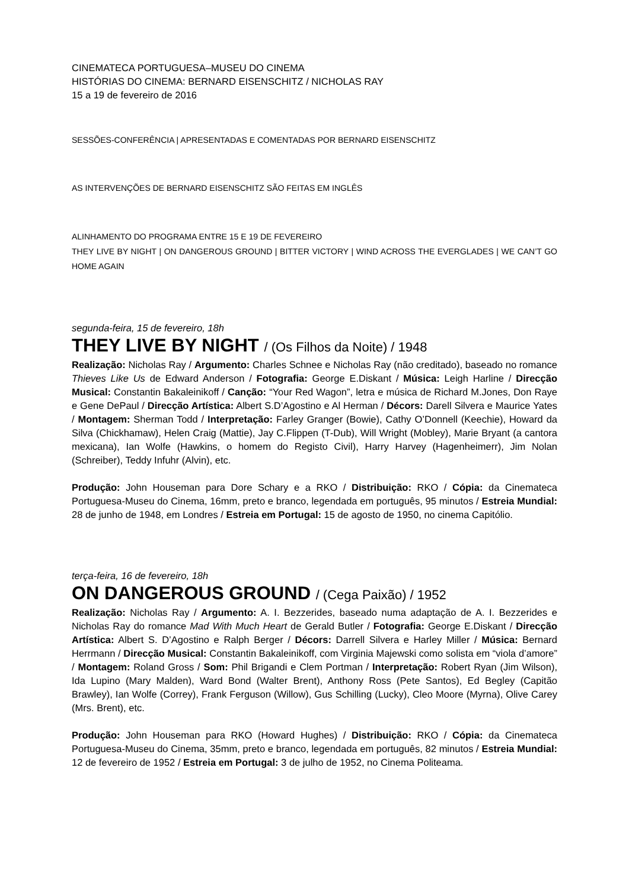CINEMATECA PORTUGUESA–MUSEU DO CINEMA
HISTÓRIAS DO CINEMA: BERNARD EISENSCHITZ / NICHOLAS RAY
15 a 19 de fevereiro de 2016
SESSÕES-CONFERÊNCIA | APRESENTADAS E COMENTADAS POR BERNARD EISENSCHITZ
AS INTERVENÇÕES DE BERNARD EISENSCHITZ SÃO FEITAS EM INGLÊS
ALINHAMENTO DO PROGRAMA ENTRE 15 E 19 DE FEVEREIRO
THEY LIVE BY NIGHT | ON DANGEROUS GROUND | BITTER VICTORY | WIND ACROSS THE EVERGLADES | WE CAN’T GO HOME AGAIN
segunda-feira, 15 de fevereiro, 18h
THEY LIVE BY NIGHT / (Os Filhos da Noite) / 1948
Realização: Nicholas Ray / Argumento: Charles Schnee e Nicholas Ray (não creditado), baseado no romance Thieves Like Us de Edward Anderson / Fotografia: George E.Diskant / Música: Leigh Harline / Direcção Musical: Constantin Bakaleinikoff / Canção: “Your Red Wagon”, letra e música de Richard M.Jones, Don Raye e Gene DePaul / Direcção Artística: Albert S.D’Agostino e Al Herman / Décors: Darell Silvera e Maurice Yates / Montagem: Sherman Todd / Interpretação: Farley Granger (Bowie), Cathy O’Donnell (Keechie), Howard da Silva (Chickhamaw), Helen Craig (Mattie), Jay C.Flippen (T-Dub), Will Wright (Mobley), Marie Bryant (a cantora mexicana), Ian Wolfe (Hawkins, o homem do Registo Civil), Harry Harvey (Hagenheimerr), Jim Nolan (Schreiber), Teddy Infuhr (Alvin), etc.
Produção: John Houseman para Dore Schary e a RKO / Distribuição: RKO / Cópia: da Cinemateca Portuguesa-Museu do Cinema, 16mm, preto e branco, legendada em português, 95 minutos / Estreia Mundial: 28 de junho de 1948, em Londres / Estreia em Portugal: 15 de agosto de 1950, no cinema Capitólio.
terça-feira, 16 de fevereiro, 18h
ON DANGEROUS GROUND / (Cega Paixão) / 1952
Realização: Nicholas Ray / Argumento: A. I. Bezzerides, baseado numa adaptação de A. I. Bezzerides e Nicholas Ray do romance Mad With Much Heart de Gerald Butler / Fotografia: George E.Diskant / Direcção Artística: Albert S. D’Agostino e Ralph Berger / Décors: Darrell Silvera e Harley Miller / Música: Bernard Herrmann / Direcção Musical: Constantin Bakaleinikoff, com Virginia Majewski como solista em “viola d’amore” / Montagem: Roland Gross / Som: Phil Brigandi e Clem Portman / Interpretação: Robert Ryan (Jim Wilson), Ida Lupino (Mary Malden), Ward Bond (Walter Brent), Anthony Ross (Pete Santos), Ed Begley (Capitão Brawley), Ian Wolfe (Correy), Frank Ferguson (Willow), Gus Schilling (Lucky), Cleo Moore (Myrna), Olive Carey (Mrs. Brent), etc.
Produção: John Houseman para RKO (Howard Hughes) / Distribuição: RKO / Cópia: da Cinemateca Portuguesa-Museu do Cinema, 35mm, preto e branco, legendada em português, 82 minutos / Estreia Mundial: 12 de fevereiro de 1952 / Estreia em Portugal: 3 de julho de 1952, no Cinema Politeama.